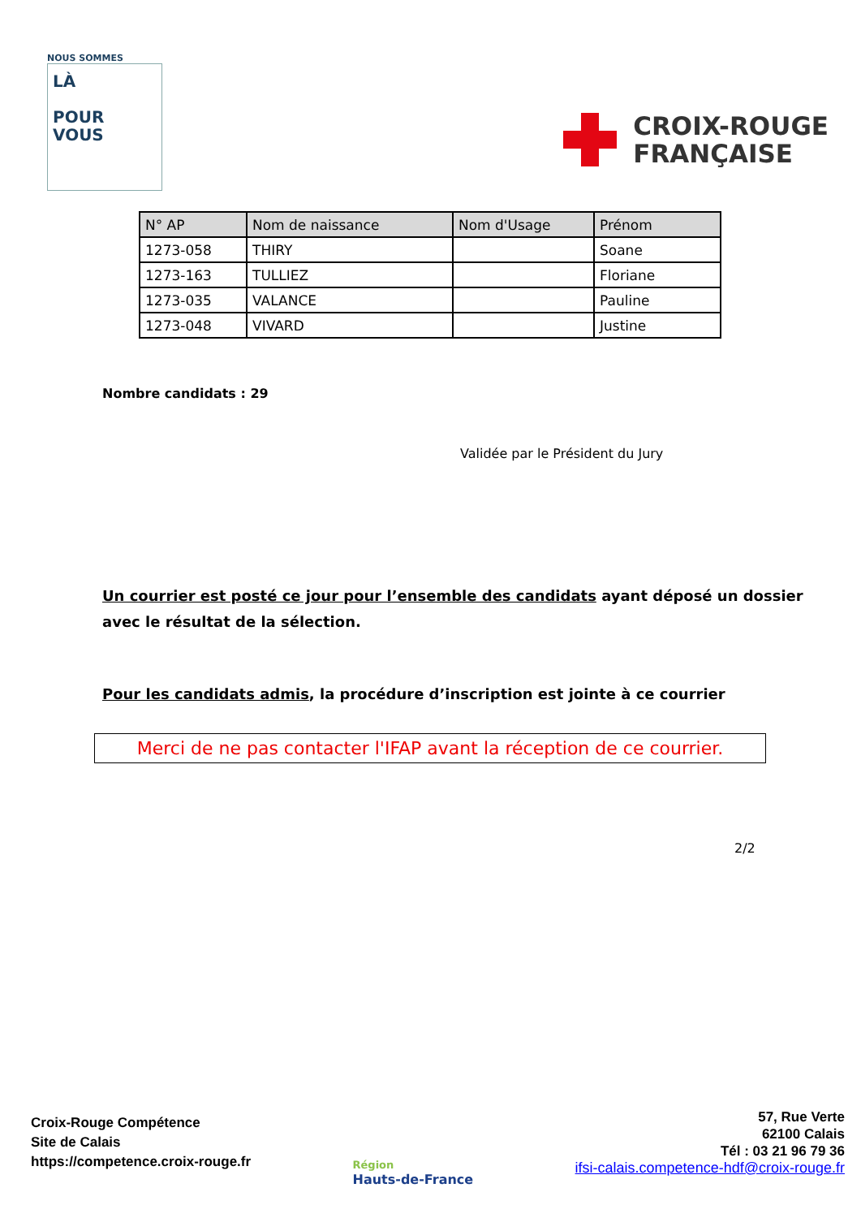NOUS SOMMES
LÀ
POUR
VOUS
CROIX-ROUGE
FRANÇAISE
| N° AP | Nom de naissance | Nom d'Usage | Prénom |
| --- | --- | --- | --- |
| 1273-058 | THIRY | | Soane |
| 1273-163 | TULLIEZ | | Floriane |
| 1273-035 | VALANCE | | Pauline |
| 1273-048 | VIVARD | | Justine |
Nombre candidats : 29
Validée par le Président du Jury
Un courrier est posté ce jour pour l’ensemble des candidats ayant déposé un dossier avec le résultat de la sélection.
Pour les candidats admis, la procédure d’inscription est jointe à ce courrier
Merci de ne pas contacter l'IFAP avant la réception de ce courrier.
2/2
Croix-Rouge Compétence
Site de Calais
https://competence.croix-rouge.fr
Région
Hauts-de-France
57, Rue Verte
62100 Calais
Tél : 03 21 96 79 36
ifsi-calais.competence-hdf@croix-rouge.fr